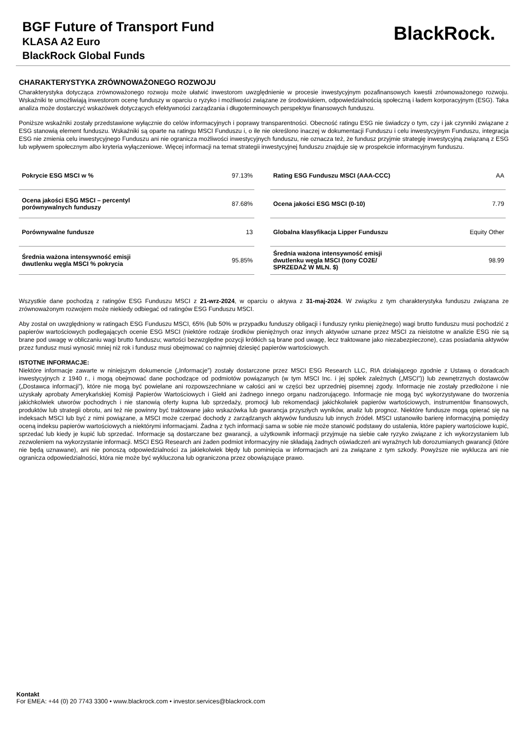BGF Future of Transport Fund
KLASA A2 Euro
BlackRock Global Funds
BlackRock.
CHARAKTERYSTYKA ZRÓWNOWAŻONEGO ROZWOJU
Charakterystyka dotycząca zrównoważonego rozwoju może ułatwić inwestorom uwzględnienie w procesie inwestycyjnym pozafinansowych kwestii zrównoważonego rozwoju. Wskaźniki te umożliwiają inwestorom ocenę funduszy w oparciu o ryzyko i możliwości związane ze środowiskiem, odpowiedzialnością społeczną i ładem korporacyjnym (ESG). Taka analiza może dostarczyć wskazówek dotyczących efektywności zarządzania i długoterminowych perspektyw finansowych funduszu.
Poniższe wskaźniki zostały przedstawione wyłącznie do celów informacyjnych i poprawy transparentności. Obecność ratingu ESG nie świadczy o tym, czy i jak czynniki związane z ESG stanowią element funduszu. Wskaźniki są oparte na ratingu MSCI Funduszu i, o ile nie określono inaczej w dokumentacji Funduszu i celu inwestycyjnym Funduszu, integracja ESG nie zmienia celu inwestycyjnego Funduszu ani nie ogranicza możliwości inwestycyjnych funduszu, nie oznacza też, że fundusz przyjmie strategię inwestycyjną związaną z ESG lub wpływem społecznym albo kryteria wyłączeniowe. Więcej informacji na temat strategii inwestycyjnej funduszu znajduje się w prospekcie informacyjnym funduszu.
| Pokrycie ESG MSCI w % | 97.13% |
| Ocena jakości ESG MSCI – percentyl porównywalnych funduszy | 87.68% |
| Porównywalne fundusze | 13 |
| Średnia ważona intensywność emisji dwutlenku węgla MSCI % pokrycia | 95.85% |
| Rating ESG Funduszu MSCI (AAA-CCC) | AA |
| Ocena jakości ESG MSCI (0-10) | 7.79 |
| Globalna klasyfikacja Lipper Funduszu | Equity Other |
| Średnia ważona intensywność emisji dwutlenku węgla MSCI (tony CO2E/ SPRZEDAŻ W MLN. $) | 98.99 |
Wszystkie dane pochodzą z ratingów ESG Funduszu MSCI z 21-wrz-2024, w oparciu o aktywa z 31-maj-2024. W związku z tym charakterystyka funduszu związana ze zrównoważonym rozwojem może niekiedy odbiegać od ratingów ESG Funduszu MSCI.
Aby został on uwzględniony w ratingach ESG Funduszu MSCI, 65% (lub 50% w przypadku funduszy obligacji i funduszy rynku pieniężnego) wagi brutto funduszu musi pochodzić z papierów wartościowych podlegających ocenie ESG MSCI (niektóre rodzaje środków pieniężnych oraz innych aktywów uznane przez MSCI za nieistotne w analizie ESG nie są brane pod uwagę w obliczaniu wagi brutto funduszu; wartości bezwzględne pozycji krótkich są brane pod uwagę, lecz traktowane jako niezabezpieczone), czas posiadania aktywów przez fundusz musi wynosić mniej niż rok i fundusz musi obejmować co najmniej dziesięć papierów wartościowych.
ISTOTNE INFORMACJE:
Niektóre informacje zawarte w niniejszym dokumencie („Informacje”) zostały dostarczone przez MSCI ESG Research LLC, RIA działającego zgodnie z Ustawą o doradcach inwestycyjnych z 1940 r., i mogą obejmować dane pochodzące od podmiotów powiązanych (w tym MSCI Inc. i jej spółek zależnych („MSCI”)) lub zewnętrznych dostawców („Dostawca informacji”), które nie mogą być powielane ani rozpowszechniane w całości ani w części bez uprzedniej pisemnej zgody. Informacje nie zostały przedłożone i nie uzyskały aprobaty Amerykańskiej Komisji Papierów Wartościowych i Giełd ani żadnego innego organu nadzorującego. Informacje nie mogą być wykorzystywane do tworzenia jakichkolwiek utworów pochodnych i nie stanowią oferty kupna lub sprzedaży, promocji lub rekomendacji jakichkolwiek papierów wartościowych, instrumentów finansowych, produktów lub strategii obrotu, ani też nie powinny być traktowane jako wskazówka lub gwarancja przyszłych wyników, analiz lub prognoz. Niektóre fundusze mogą opierać się na indeksach MSCI lub być z nimi powiązane, a MSCI może czerpać dochody z zarządzanych aktywów funduszu lub innych źródeł. MSCI ustanowiło barierę informacyjną pomiędzy oceną indeksu papierów wartościowych a niektórymi informacjami. Żadna z tych informacji sama w sobie nie może stanowić podstawy do ustalenia, które papiery wartościowe kupić, sprzedać lub kiedy je kupić lub sprzedać. Informacje są dostarczane bez gwarancji, a użytkownik informacji przyjmuje na siebie całe ryzyko związane z ich wykorzystaniem lub zezwoleniem na wykorzystanie informacji. MSCI ESG Research ani żaden podmiot informacyjny nie składają żadnych oświadczeń ani wyraźnych lub dorozumianych gwarancji (które nie będą uznawane), ani nie ponoszą odpowiedzialności za jakiekolwiek błędy lub pominięcia w informacjach ani za związane z tym szkody. Powyższe nie wyklucza ani nie ogranicza odpowiedzialności, która nie może być wykluczona lub ograniczona przez obowiązujące prawo.
Kontakt
For EMEA: +44 (0) 20 7743 3300 • www.blackrock.com • investor.services@blackrock.com